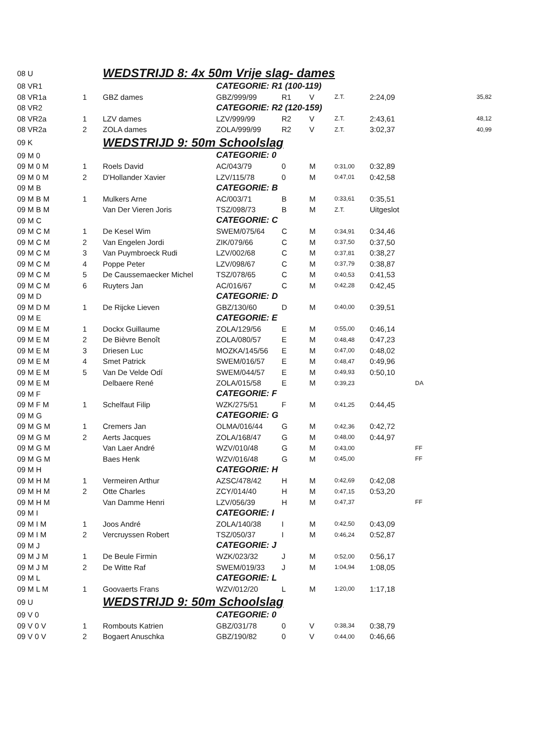| 08 U | | WEDSTRIJD 8: 4x 50m Vrije slag- dames | | | | | | |
| 08 VR1 | | | CATEGORIE: R1 (100-119) | | | | | |
| 08 VR1a | 1 | GBZ dames | GBZ/999/99 | R1 | V | Z.T. | 2:24,09 | 35,82 |
| 08 VR2 | | | CATEGORIE: R2 (120-159) | | | | | |
| 08 VR2a | 1 | LZV dames | LZV/999/99 | R2 | V | Z.T. | 2:43,61 | 48,12 |
| 08 VR2a | 2 | ZOLA dames | ZOLA/999/99 | R2 | V | Z.T. | 3:02,37 | 40,99 |
| 09 K | | WEDSTRIJD 9: 50m Schoolslag | | | | | | |
| 09 M 0 | | | CATEGORIE: 0 | | | | | |
| 09 M 0 M | 1 | Roels David | AC/043/79 | 0 | M | 0:31,00 | 0:32,89 | |
| 09 M 0 M | 2 | D'Hollander Xavier | LZV/115/78 | 0 | M | 0:47,01 | 0:42,58 | |
| 09 M B | | | CATEGORIE: B | | | | | |
| 09 M B M | 1 | Mulkers Arne | AC/003/71 | B | M | 0:33,61 | 0:35,51 | |
| 09 M B M | | Van Der Vieren Joris | TSZ/098/73 | B | M | Z.T. | Uitgeslot | |
| 09 M C | | | CATEGORIE: C | | | | | |
| 09 M C M | 1 | De Kesel Wim | SWEM/075/64 | C | M | 0:34,91 | 0:34,46 | |
| 09 M C M | 2 | Van Engelen Jordi | ZIK/079/66 | C | M | 0:37,50 | 0:37,50 | |
| 09 M C M | 3 | Van Puymbroeck Rudi | LZV/002/68 | C | M | 0:37,81 | 0:38,27 | |
| 09 M C M | 4 | Poppe Peter | LZV/098/67 | C | M | 0:37,79 | 0:38,87 | |
| 09 M C M | 5 | De Caussemaecker Michel | TSZ/078/65 | C | M | 0:40,53 | 0:41,53 | |
| 09 M C M | 6 | Ruyters Jan | AC/016/67 | C | M | 0:42,28 | 0:42,45 | |
| 09 M D | | | CATEGORIE: D | | | | | |
| 09 M D M | 1 | De Rijcke Lieven | GBZ/130/60 | D | M | 0:40,00 | 0:39,51 | |
| 09 M E | | | CATEGORIE: E | | | | | |
| 09 M E M | 1 | Dockx Guillaume | ZOLA/129/56 | E | M | 0:55,00 | 0:46,14 | |
| 09 M E M | 2 | De Bièvre Benoît | ZOLA/080/57 | E | M | 0:48,48 | 0:47,23 | |
| 09 M E M | 3 | Driesen Luc | MOZKA/145/56 | E | M | 0:47,00 | 0:48,02 | |
| 09 M E M | 4 | Smet Patrick | SWEM/016/57 | E | M | 0:48,47 | 0:49,96 | |
| 09 M E M | 5 | Van De Velde Odí | SWEM/044/57 | E | M | 0:49,93 | 0:50,10 | |
| 09 M E M | | Delbaere René | ZOLA/015/58 | E | M | 0:39,23 | | DA |
| 09 M F | | | CATEGORIE: F | | | | | |
| 09 M F M | 1 | Schelfaut Filip | WZK/275/51 | F | M | 0:41,25 | 0:44,45 | |
| 09 M G | | | CATEGORIE: G | | | | | |
| 09 M G M | 1 | Cremers Jan | OLMA/016/44 | G | M | 0:42,36 | 0:42,72 | |
| 09 M G M | 2 | Aerts Jacques | ZOLA/168/47 | G | M | 0:48,00 | 0:44,97 | |
| 09 M G M | | Van Laer André | WZV/010/48 | G | M | 0:43,00 | | FF |
| 09 M G M | | Baes Henk | WZV/016/48 | G | M | 0:45,00 | | FF |
| 09 M H | | | CATEGORIE: H | | | | | |
| 09 M H M | 1 | Vermeiren Arthur | AZSC/478/42 | H | M | 0:42,69 | 0:42,08 | |
| 09 M H M | 2 | Otte Charles | ZCY/014/40 | H | M | 0:47,15 | 0:53,20 | |
| 09 M H M | | Van Damme Henri | LZV/056/39 | H | M | 0:47,37 | | FF |
| 09 M I | | | CATEGORIE: I | | | | | |
| 09 M I M | 1 | Joos André | ZOLA/140/38 | I | M | 0:42,50 | 0:43,09 | |
| 09 M I M | 2 | Vercruyssen Robert | TSZ/050/37 | I | M | 0:46,24 | 0:52,87 | |
| 09 M J | | | CATEGORIE: J | | | | | |
| 09 M J M | 1 | De Beule Firmin | WZK/023/32 | J | M | 0:52,00 | 0:56,17 | |
| 09 M J M | 2 | De Witte Raf | SWEM/019/33 | J | M | 1:04,94 | 1:08,05 | |
| 09 M L | | | CATEGORIE: L | | | | | |
| 09 M L M | 1 | Goovaerts Frans | WZV/012/20 | L | M | 1:20,00 | 1:17,18 | |
| 09 U | | WEDSTRIJD 9: 50m Schoolslag | | | | | | |
| 09 V 0 | | | CATEGORIE: 0 | | | | | |
| 09 V 0 V | 1 | Rombouts Katrien | GBZ/031/78 | 0 | V | 0:38,34 | 0:38,79 | |
| 09 V 0 V | 2 | Bogaert Anuschka | GBZ/190/82 | 0 | V | 0:44,00 | 0:46,66 | |